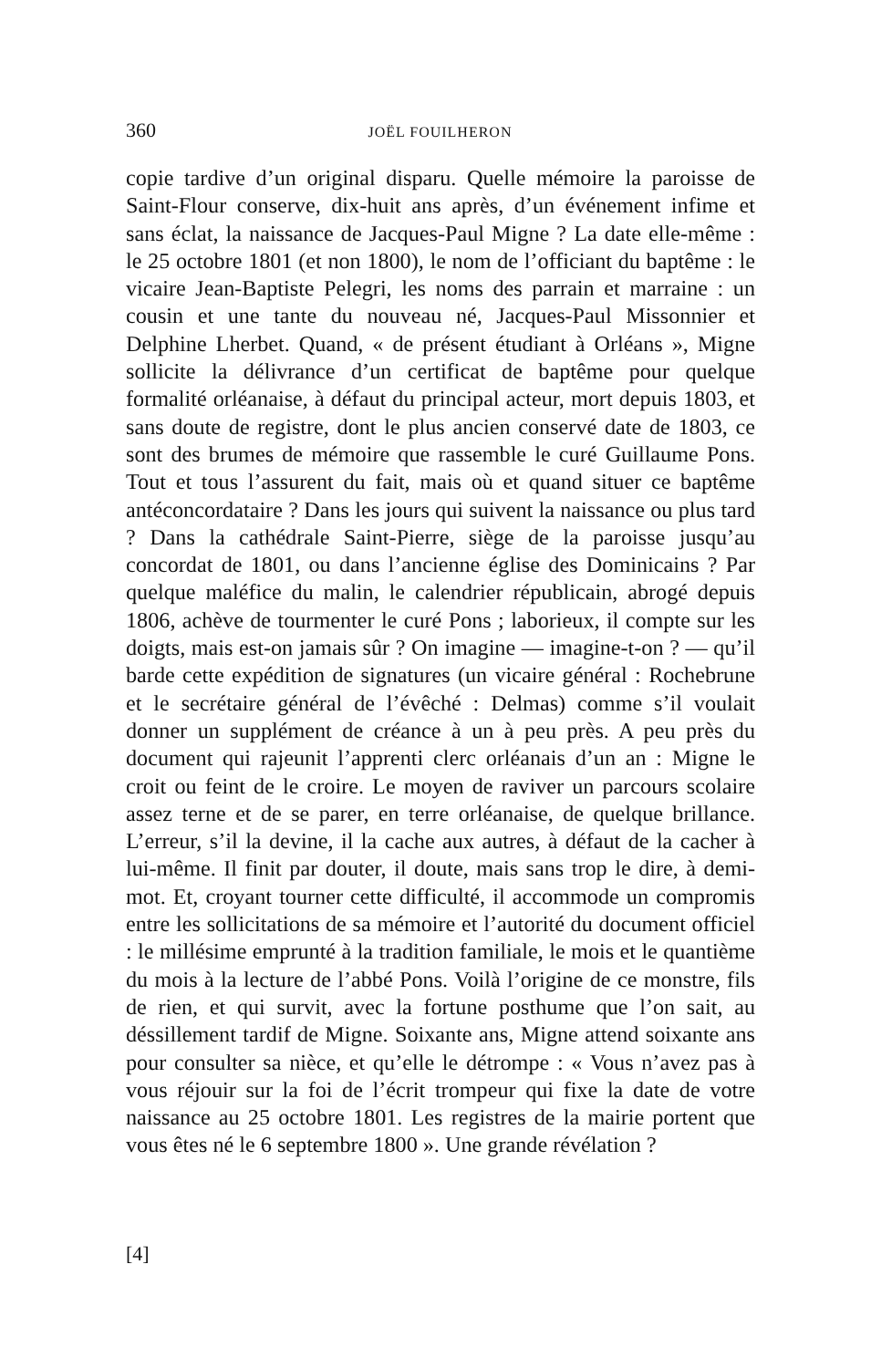360 JOËL FOUILHERON
copie tardive d’un original disparu. Quelle mémoire la paroisse de Saint-Flour conserve, dix-huit ans après, d’un événement infime et sans éclat, la naissance de Jacques-Paul Migne ? La date elle-même : le 25 octobre 1801 (et non 1800), le nom de l’officiant du baptême : le vicaire Jean-Baptiste Pelegri, les noms des parrain et marraine : un cousin et une tante du nouveau né, Jacques-Paul Missonnier et Delphine Lherbet. Quand, « de présent étudiant à Orléans », Migne sollicite la délivrance d’un certificat de baptême pour quelque formalité orléanaise, à défaut du principal acteur, mort depuis 1803, et sans doute de registre, dont le plus ancien conservé date de 1803, ce sont des brumes de mémoire que rassemble le curé Guillaume Pons. Tout et tous l’assurent du fait, mais où et quand situer ce baptême antéconcordataire ? Dans les jours qui suivent la naissance ou plus tard ? Dans la cathédrale Saint-Pierre, siège de la paroisse jusqu’au concordat de 1801, ou dans l’ancienne église des Dominicains ? Par quelque maléfice du malin, le calendrier républicain, abrogé depuis 1806, achève de tourmenter le curé Pons ; laborieux, il compte sur les doigts, mais est-on jamais sûr ? On imagine — imagine-t-on ? — qu’il barde cette expédition de signatures (un vicaire général : Rochebrune et le secrétaire général de l’évêché : Delmas) comme s’il voulait donner un supplément de créance à un à peu près. A peu près du document qui rajeunit l’apprenti clerc orléanais d’un an : Migne le croit ou feint de le croire. Le moyen de raviver un parcours scolaire assez terne et de se parer, en terre orléanaise, de quelque brillance. L’erreur, s’il la devine, il la cache aux autres, à défaut de la cacher à lui-même. Il finit par douter, il doute, mais sans trop le dire, à demi-mot. Et, croyant tourner cette difficulté, il accommode un compromis entre les sollicitations de sa mémoire et l’autorité du document officiel : le millésime emprunté à la tradition familiale, le mois et le quantième du mois à la lecture de l’abbé Pons. Voilà l’origine de ce monstre, fils de rien, et qui survit, avec la fortune posthume que l’on sait, au déssillement tardif de Migne. Soixante ans, Migne attend soixante ans pour consulter sa nièce, et qu’elle le détrompe : « Vous n’avez pas à vous réjouir sur la foi de l’écrit trompeur qui fixe la date de votre naissance au 25 octobre 1801. Les registres de la mairie portent que vous êtes né le 6 septembre 1800 ». Une grande révélation ?
[4]